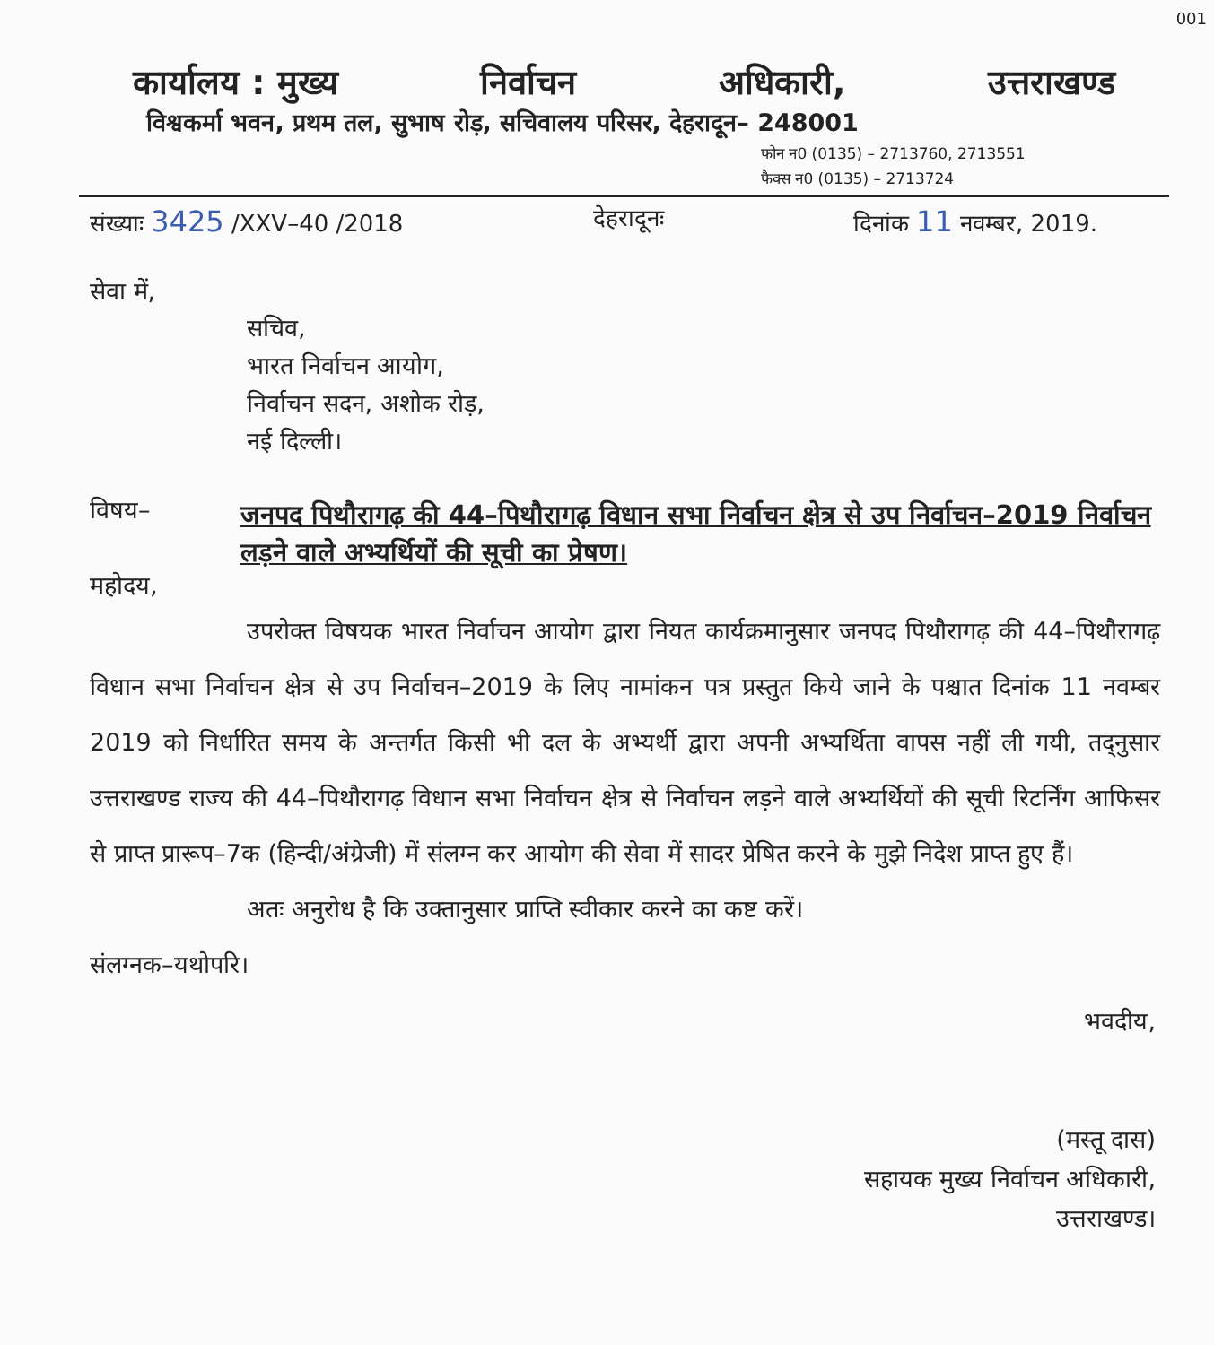001
कार्यालय : मुख्य निर्वाचन अधिकारी, उत्तराखण्ड
विश्वकर्मा भवन, प्रथम तल, सुभाष रोड़, सचिवालय परिसर, देहरादून– 248001
फोन न0 (0135) – 2713760, 2713551
फैक्स न0 (0135) – 2713724
संख्याः 3425 /XXV–40 /2018 देहरादूनः दिनांक 11 नवम्बर, 2019.
सेवा में,
सचिव,
भारत निर्वाचन आयोग,
निर्वाचन सदन, अशोक रोड़,
नई दिल्ली।
विषय–
जनपद पिथौरागढ़ की 44–पिथौरागढ़ विधान सभा निर्वाचन क्षेत्र से उप निर्वाचन–2019 निर्वाचन लड़ने वाले अभ्यर्थियों की सूची का प्रेषण।
महोदय,
उपरोक्त विषयक भारत निर्वाचन आयोग द्वारा नियत कार्यक्रमानुसार जनपद पिथौरागढ़ की 44–पिथौरागढ़ विधान सभा निर्वाचन क्षेत्र से उप निर्वाचन–2019 के लिए नामांकन पत्र प्रस्तुत किये जाने के पश्चात दिनांक 11 नवम्बर 2019 को निर्धारित समय के अन्तर्गत किसी भी दल के अभ्यर्थी द्वारा अपनी अभ्यर्थिता वापस नहीं ली गयी, तद्नुसार उत्तराखण्ड राज्य की 44–पिथौरागढ़ विधान सभा निर्वाचन क्षेत्र से निर्वाचन लड़ने वाले अभ्यर्थियों की सूची रिटर्निंग आफिसर से प्राप्त प्रारूप–7क (हिन्दी/अंग्रेजी) में संलग्न कर आयोग की सेवा में सादर प्रेषित करने के मुझे निदेश प्राप्त हुए हैं।
अतः अनुरोध है कि उक्तानुसार प्राप्ति स्वीकार करने का कष्ट करें।
संलग्नक–यथोपरि।
भवदीय,
(मस्तू दास)
सहायक मुख्य निर्वाचन अधिकारी,
उत्तराखण्ड।